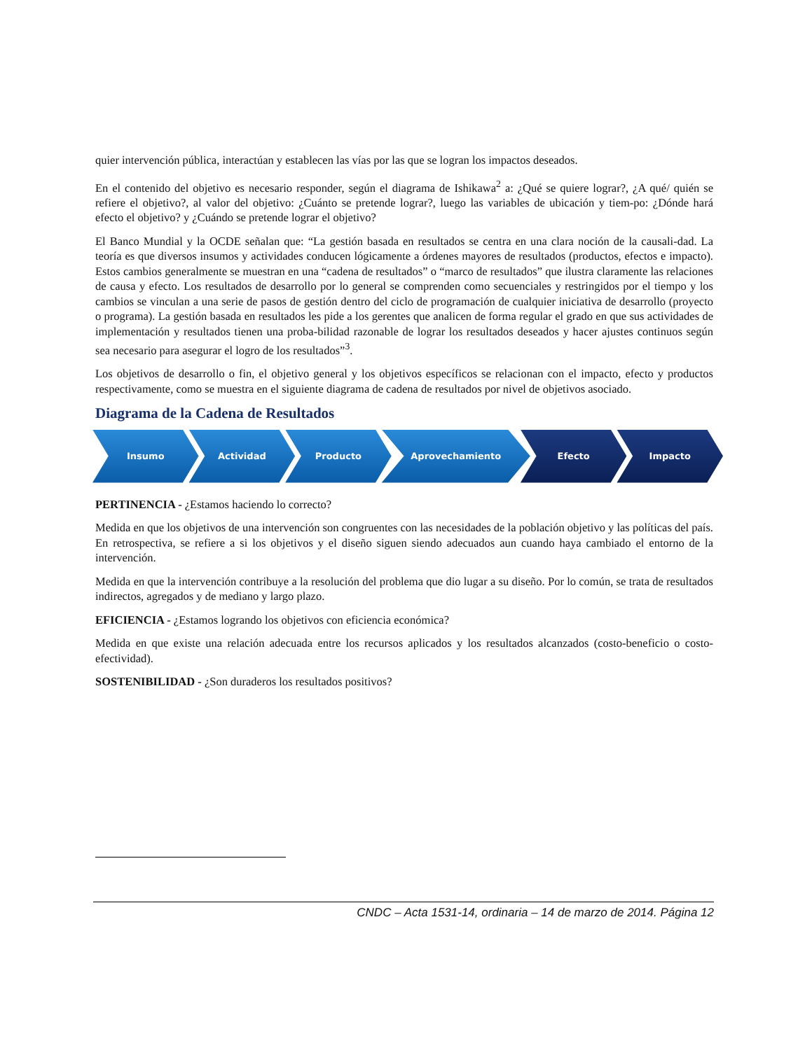quier intervención pública, interactúan y establecen las vías por las que se logran los impactos deseados.
En el contenido del objetivo es necesario responder, según el diagrama de Ishikawa<sup>2</sup> a: ¿Qué se quiere lograr?, ¿A qué/ quién se refiere el objetivo?, al valor del objetivo: ¿Cuánto se pretende lograr?, luego las variables de ubicación y tiem-po: ¿Dónde hará efecto el objetivo? y ¿Cuándo se pretende lograr el objetivo?
El Banco Mundial y la OCDE señalan que: “La gestión basada en resultados se centra en una clara noción de la causali-dad. La teoría es que diversos insumos y actividades conducen lógicamente a órdenes mayores de resultados (productos, efectos e impacto). Estos cambios generalmente se muestran en una “cadena de resultados” o “marco de resultados” que ilustra claramente las relaciones de causa y efecto. Los resultados de desarrollo por lo general se comprenden como secuenciales y restringidos por el tiempo y los cambios se vinculan a una serie de pasos de gestión dentro del ciclo de programación de cualquier iniciativa de desarrollo (proyecto o programa). La gestión basada en resultados les pide a los gerentes que analicen de forma regular el grado en que sus actividades de implementación y resultados tienen una proba-bilidad razonable de lograr los resultados deseados y hacer ajustes continuos según sea necesario para asegurar el logro de los resultados”<sup>3</sup>.
Los objetivos de desarrollo o fin, el objetivo general y los objetivos específicos se relacionan con el impacto, efecto y productos respectivamente, como se muestra en el siguiente diagrama de cadena de resultados por nivel de objetivos asociado.
Diagrama de la Cadena de Resultados
Insumo Actividad Producto Aprovechamiento Efecto Impacto
PERTINENCIA - ¿Estamos haciendo lo correcto?
Medida en que los objetivos de una intervención son congruentes con las necesidades de la población objetivo y las políticas del país. En retrospectiva, se refiere a si los objetivos y el diseño siguen siendo adecuados aun cuando haya cambiado el entorno de la intervención.
Medida en que la intervención contribuye a la resolución del problema que dio lugar a su diseño. Por lo común, se trata de resultados indirectos, agregados y de mediano y largo plazo.
EFICIENCIA - ¿Estamos logrando los objetivos con eficiencia económica?
Medida en que existe una relación adecuada entre los recursos aplicados y los resultados alcanzados (costo-beneficio o costo-efectividad).
SOSTENIBILIDAD - ¿Son duraderos los resultados positivos?
CNDC – Acta 1531-14, ordinaria – 14 de marzo de 2014. Página 12